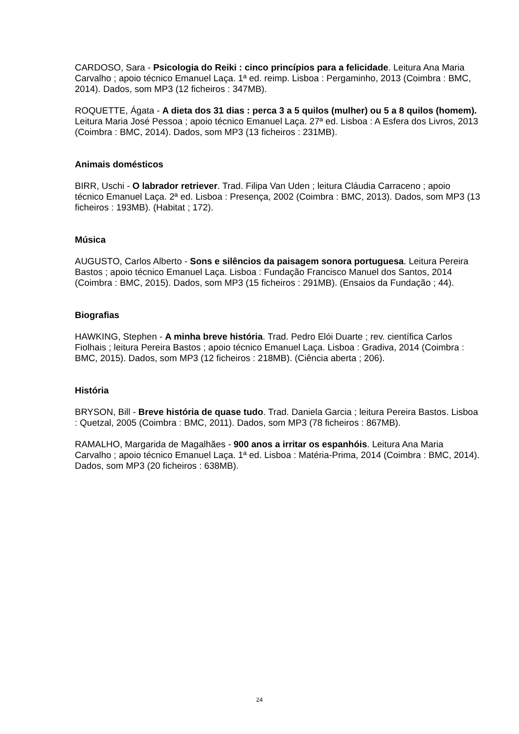CARDOSO, Sara - Psicologia do Reiki : cinco princípios para a felicidade. Leitura Ana Maria Carvalho ; apoio técnico Emanuel Laça. 1ª ed. reimp. Lisboa : Pergaminho, 2013 (Coimbra : BMC, 2014). Dados, som MP3 (12 ficheiros : 347MB).
ROQUETTE, Ágata - A dieta dos 31 dias : perca 3 a 5 quilos (mulher) ou 5 a 8 quilos (homem). Leitura Maria José Pessoa ; apoio técnico Emanuel Laça. 27ª ed. Lisboa : A Esfera dos Livros, 2013 (Coimbra : BMC, 2014). Dados, som MP3 (13 ficheiros : 231MB).
Animais domésticos
BIRR, Uschi - O labrador retriever. Trad. Filipa Van Uden ; leitura Cláudia Carraceno ; apoio técnico Emanuel Laça. 2ª ed. Lisboa : Presença, 2002 (Coimbra : BMC, 2013). Dados, som MP3 (13 ficheiros : 193MB). (Habitat ; 172).
Música
AUGUSTO, Carlos Alberto - Sons e silêncios da paisagem sonora portuguesa. Leitura Pereira Bastos ; apoio técnico Emanuel Laça. Lisboa : Fundação Francisco Manuel dos Santos, 2014 (Coimbra : BMC, 2015). Dados, som MP3 (15 ficheiros : 291MB). (Ensaios da Fundação ; 44).
Biografias
HAWKING, Stephen - A minha breve história. Trad. Pedro Elói Duarte ; rev. científica Carlos Fiolhais ; leitura Pereira Bastos ; apoio técnico Emanuel Laça. Lisboa : Gradiva, 2014 (Coimbra : BMC, 2015). Dados, som MP3 (12 ficheiros : 218MB). (Ciência aberta ; 206).
História
BRYSON, Bill - Breve história de quase tudo. Trad. Daniela Garcia ; leitura Pereira Bastos. Lisboa : Quetzal, 2005 (Coimbra : BMC, 2011). Dados, som MP3 (78 ficheiros : 867MB).
RAMALHO, Margarida de Magalhães - 900 anos a irritar os espanhóis. Leitura Ana Maria Carvalho ; apoio técnico Emanuel Laça. 1ª ed. Lisboa : Matéria-Prima, 2014 (Coimbra : BMC, 2014). Dados, som MP3 (20 ficheiros : 638MB).
24